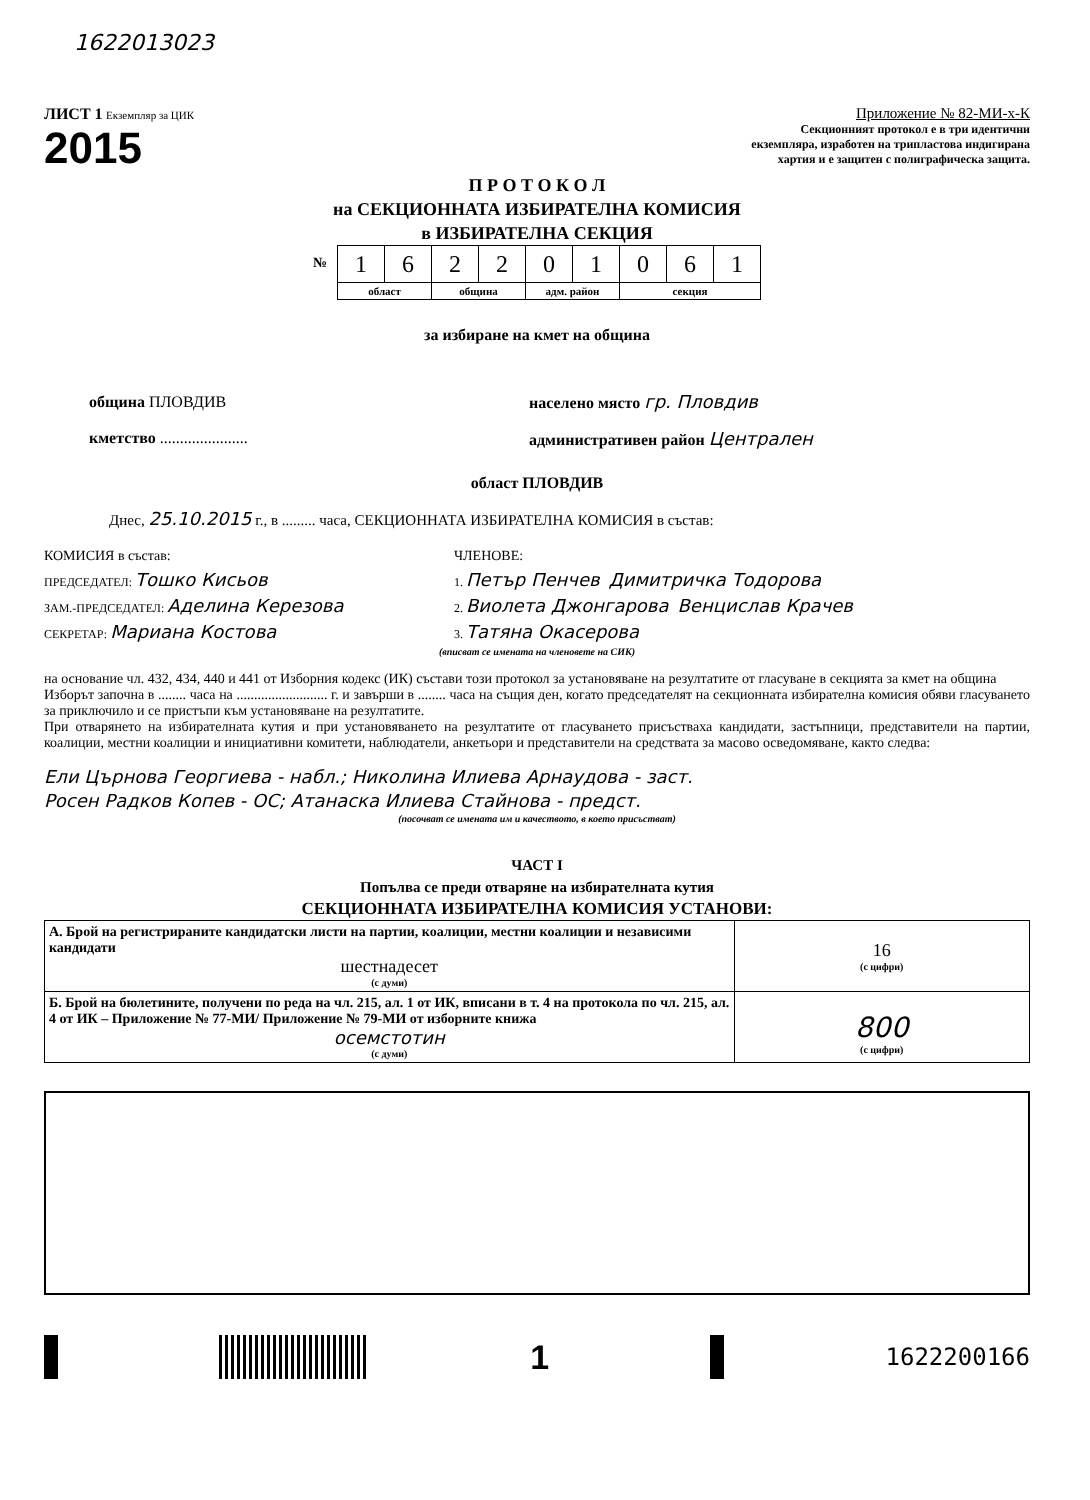1622013023
ЛИСТ 1 Екземпляр за ЦИК
2015
Приложение № 82-МИ-х-К
Секционният протокол е в три идентични
екземпляра, изработен на трипластова индигирана
хартия и е защитен с полиграфическа защита.
П Р О Т О К О Л
на СЕКЦИОННАТА ИЗБИРАТЕЛНА КОМИСИЯ
в ИЗБИРАТЕЛНА СЕКЦИЯ
№
| 1 | 6 | 2 | 2 | 0 | 1 | 0 | 6 | 1 |
| област | | община | | адм. район | | секция | | |
за избиране на кмет на община
община ПЛОВДИВ
кметство ......................
населено място гр. Пловдив
административен район Централен
област ПЛОВДИВ
Днес, 25.10.2015 г., в ......... часа, СЕКЦИОННАТА ИЗБИРАТЕЛНА КОМИСИЯ в състав:
КОМИСИЯ в състав:
ПРЕДСЕДАТЕЛ: Тошко Кисьов
ЗАМ.-ПРЕДСЕДАТЕЛ: Аделина Керезова
СЕКРЕТАР: Мариана Костова
ЧЛЕНОВЕ:
1. Петър Пенчев Димитричка Тодорова
2. Виолета Джонгарова Венцислав Крачев
3. Татяна Окасерова
(вписват се имената на членовете на СИК)
на основание чл. 432, 434, 440 и 441 от Изборния кодекс (ИК) състави този протокол за установяване на резултатите от гласуване в секцията за кмет на община
Изборът започна в ........ часа на .......................... г. и завърши в ........ часа на същия ден, когато председателят на секционната избирателна комисия обяви гласуването за приключило и се пристъпи към установяване на резултатите.
При отварянето на избирателната кутия и при установяването на резултатите от гласуването присъстваха кандидати, застъпници, представители на партии, коалиции, местни коалиции и инициативни комитети, наблюдатели, анкетьори и представители на средствата за масово осведомяване, както следва:
Ели Църнова Георгиева - набл.; Николина Илиева Арнаудова - заст.
Росен Радков Копев - ОС; Атанаска Илиева Стайнова - предст.
(посочват се имената им и качеството, в което присъстват)
ЧАСТ I
Попълва се преди отваряне на избирателната кутия
СЕКЦИОННАТА ИЗБИРАТЕЛНА КОМИСИЯ УСТАНОВИ:
| А. Брой на регистрираните кандидатски листи на партии, коалиции, местни коалиции и независими кандидати шестнадесет (с думи) | 16 (с цифри) |
| Б. Брой на бюлетините, получени по реда на чл. 215, ал. 1 от ИК, вписани в т. 4 на протокола по чл. 215, ал. 4 от ИК – Приложение № 77-МИ/ Приложение № 79-МИ от изборните книжа осемстотин (с думи) | 800 (с цифри) |
1
1622200166